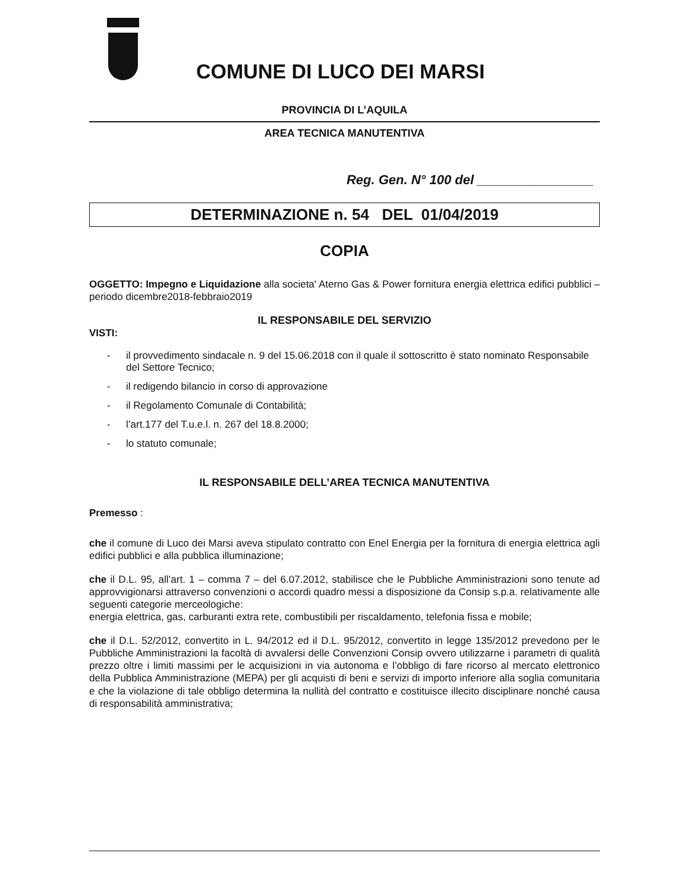COMUNE DI LUCO DEI MARSI
PROVINCIA DI L’AQUILA
AREA TECNICA MANUTENTIVA
Reg. Gen. N° 100 del ________________
DETERMINAZIONE n. 54 DEL 01/04/2019
COPIA
OGGETTO: Impegno e Liquidazione alla societa' Aterno Gas & Power fornitura energia elettrica edifici pubblici – periodo dicembre2018-febbraio2019
IL RESPONSABILE DEL SERVIZIO
VISTI:
- il provvedimento sindacale n. 9 del 15.06.2018 con il quale il sottoscritto è stato nominato Responsabile del Settore Tecnico;
- il redigendo bilancio in corso di approvazione
- il Regolamento Comunale di Contabilità;
- l’art.177 del T.u.e.l. n. 267 del 18.8.2000;
- lo statuto comunale;
IL RESPONSABILE DELL’AREA TECNICA MANUTENTIVA
Premesso :
che il comune di Luco dei Marsi aveva stipulato contratto con Enel Energia per la fornitura di energia elettrica agli edifici pubblici e alla pubblica illuminazione;
che il D.L. 95, all’art. 1 – comma 7 – del 6.07.2012, stabilisce che le Pubbliche Amministrazioni sono tenute ad approvvigionarsi attraverso convenzioni o accordi quadro messi a disposizione da Consip s.p.a. relativamente alle seguenti categorie merceologiche:
energia elettrica, gas, carburanti extra rete, combustibili per riscaldamento, telefonia fissa e mobile;
che il D.L. 52/2012, convertito in L. 94/2012 ed il D.L. 95/2012, convertito in legge 135/2012 prevedono per le Pubbliche Amministrazioni la facoltà di avvalersi delle Convenzioni Consip ovvero utilizzarne i parametri di qualità prezzo oltre i limiti massimi per le acquisizioni in via autonoma e l’obbligo di fare ricorso al mercato elettronico della Pubblica Amministrazione (MEPA) per gli acquisti di beni e servizi di importo inferiore alla soglia comunitaria e che la violazione di tale obbligo determina la nullità del contratto e costituisce illecito disciplinare nonché causa di responsabilità amministrativa;